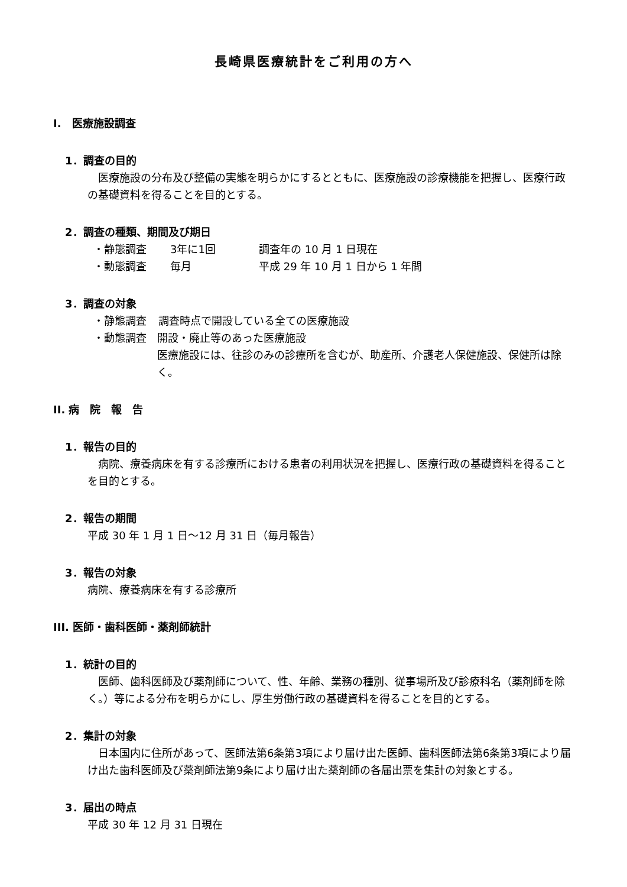長崎県医療統計をご利用の方へ
I.　医療施設調査
1．調査の目的
医療施設の分布及び整備の実態を明らかにするとともに、医療施設の診療機能を把握し、医療行政の基礎資料を得ることを目的とする。
2．調査の種類、期間及び期日
・静態調査 3年に1回 調査年の 10 月 1 日現在
・動態調査 毎月 平成 29 年 10 月 1 日から 1 年間
3．調査の対象
・静態調査 調査時点で開設している全ての医療施設
・動態調査 開設・廃止等のあった医療施設
医療施設には、往診のみの診療所を含むが、助産所、介護老人保健施設、保健所は除く。
II. 病　院　報　告
1．報告の目的
病院、療養病床を有する診療所における患者の利用状況を把握し、医療行政の基礎資料を得ることを目的とする。
2．報告の期間
平成 30 年 1 月 1 日～12 月 31 日（毎月報告）
3．報告の対象
病院、療養病床を有する診療所
III. 医師・歯科医師・薬剤師統計
1．統計の目的
医師、歯科医師及び薬剤師について、性、年齢、業務の種別、従事場所及び診療科名（薬剤師を除く。）等による分布を明らかにし、厚生労働行政の基礎資料を得ることを目的とする。
2．集計の対象
日本国内に住所があって、医師法第6条第3項により届け出た医師、歯科医師法第6条第3項により届け出た歯科医師及び薬剤師法第9条により届け出た薬剤師の各届出票を集計の対象とする。
3．届出の時点
平成 30 年 12 月 31 日現在